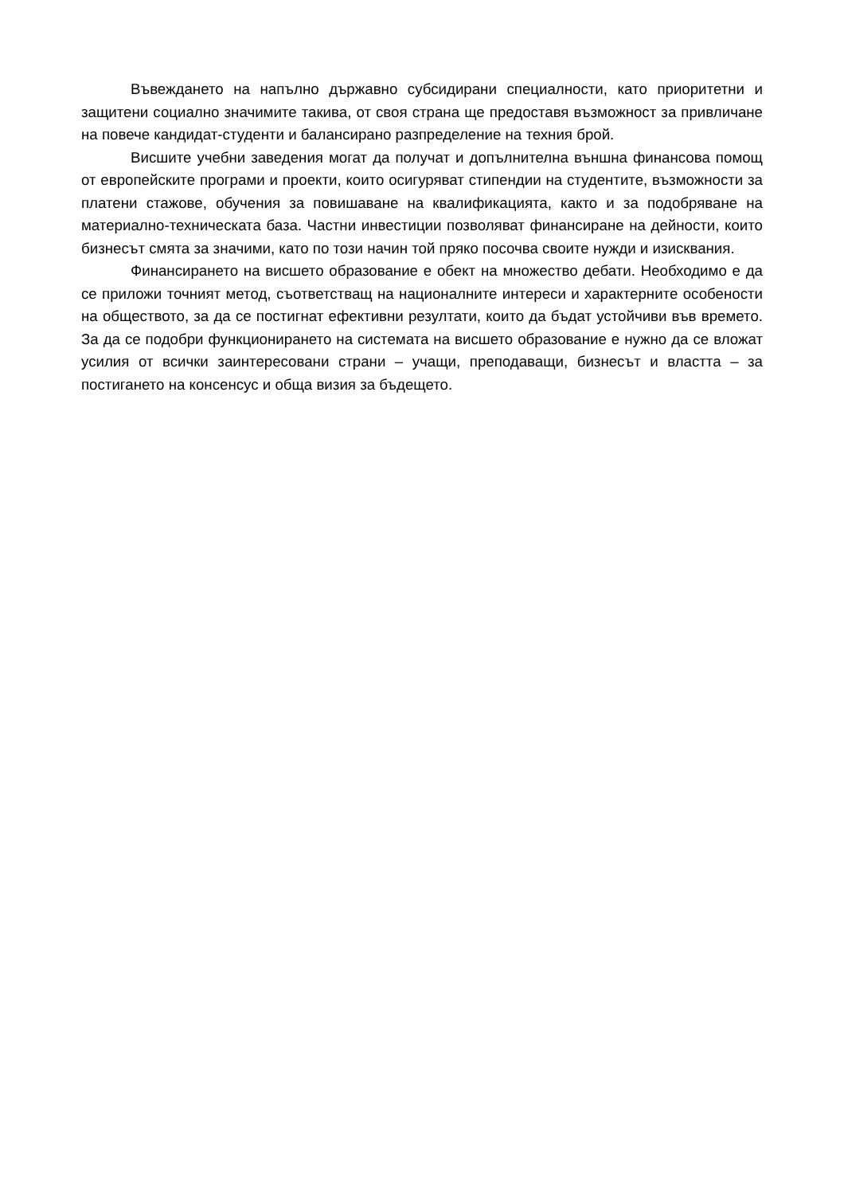Въвеждането на напълно държавно субсидирани специалности, като приоритетни и защитени социално значимите такива, от своя страна ще предоставя възможност за привличане на повече кандидат-студенти и балансирано разпределение на техния брой.
Висшите учебни заведения могат да получат и допълнителна външна финансова помощ от европейските програми и проекти, които осигуряват стипендии на студентите, възможности за платени стажове, обучения за повишаване на квалификацията, както и за подобряване на материално-техническата база. Частни инвестиции позволяват финансиране на дейности, които бизнесът смята за значими, като по този начин той пряко посочва своите нужди и изисквания.
Финансирането на висшето образование е обект на множество дебати. Необходимо е да се приложи точният метод, съответстващ на националните интереси и характерните особености на обществото, за да се постигнат ефективни резултати, които да бъдат устойчиви във времето. За да се подобри функционирането на системата на висшето образование е нужно да се вложат усилия от всички заинтересовани страни – учащи, преподаващи, бизнесът и властта – за постигането на консенсус и обща визия за бъдещето.